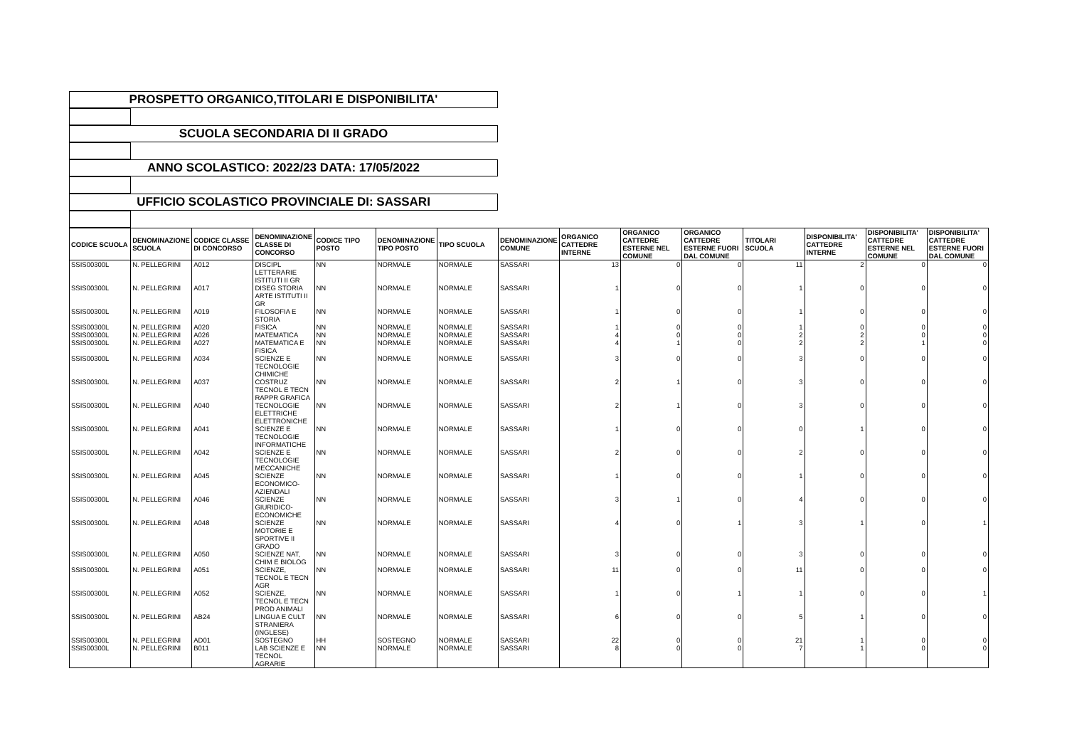PROSPETTO ORGANICO,TITOLARI E DISPONIBILITA'
SCUOLA SECONDARIA DI II GRADO
ANNO SCOLASTICO: 2022/23 DATA: 17/05/2022
UFFICIO SCOLASTICO PROVINCIALE DI: SASSARI
| CODICE SCUOLA | DENOMINAZIONE SCUOLA | CODICE CLASSE DI CONCORSO | DENOMINAZIONE CLASSE DI CONCORSO | CODICE TIPO POSTO | DENOMINAZIONE TIPO POSTO | TIPO SCUOLA | DENOMINAZIONE COMUNE | ORGANICO CATTEDRE INTERNE | ORGANICO CATTEDRE ESTERNE NEL COMUNE | ORGANICO CATTEDRE ESTERNE FUORI DAL COMUNE | TITOLARI SCUOLA | DISPONIBILITA' CATTEDRE INTERNE | DISPONIBILITA' CATTEDRE ESTERNE NEL COMUNE | DISPONIBILITA' CATTEDRE ESTERNE FUORI DAL COMUNE |
| --- | --- | --- | --- | --- | --- | --- | --- | --- | --- | --- | --- | --- | --- | --- |
| SSIS00300L | N. PELLEGRINI | A012 | DISCIPL LETTERARIE ISTITUTI II GR | NN | NORMALE | NORMALE | SASSARI | 13 | 0 | 0 | 11 | 2 | 0 | 0 |
| SSIS00300L | N. PELLEGRINI | A017 | DISEG STORIA ARTE ISTITUTI II GR | NN | NORMALE | NORMALE | SASSARI | 1 | 0 | 0 | 1 | 0 | 0 | 0 |
| SSIS00300L | N. PELLEGRINI | A019 | FILOSOFIA E STORIA | NN | NORMALE | NORMALE | SASSARI | 1 | 0 | 0 | 1 | 0 | 0 | 0 |
| SSIS00300L | N. PELLEGRINI | A020 | FISICA | NN | NORMALE | NORMALE | SASSARI | 1 | 0 | 0 | 1 | 0 | 0 | 0 |
| SSIS00300L | N. PELLEGRINI | A026 | MATEMATICA | NN | NORMALE | NORMALE | SASSARI | 4 | 0 | 0 | 2 | 2 | 0 | 0 |
| SSIS00300L | N. PELLEGRINI | A027 | MATEMATICA E FISICA | NN | NORMALE | NORMALE | SASSARI | 4 | 1 | 0 | 2 | 2 | 1 | 0 |
| SSIS00300L | N. PELLEGRINI | A034 | SCIENZE E TECNOLOGIE CHIMICHE | NN | NORMALE | NORMALE | SASSARI | 3 | 0 | 0 | 3 | 0 | 0 | 0 |
| SSIS00300L | N. PELLEGRINI | A037 | COSTRUZ TECNOL E TECN RAPPR GRAFICA | NN | NORMALE | NORMALE | SASSARI | 2 | 1 | 0 | 3 | 0 | 0 | 0 |
| SSIS00300L | N. PELLEGRINI | A040 | TECNOLOGIE ELETTRICHE ELETTRONICHE | NN | NORMALE | NORMALE | SASSARI | 2 | 1 | 0 | 3 | 0 | 0 | 0 |
| SSIS00300L | N. PELLEGRINI | A041 | SCIENZE E TECNOLOGIE INFORMATICHE | NN | NORMALE | NORMALE | SASSARI | 1 | 0 | 0 | 0 | 1 | 0 | 0 |
| SSIS00300L | N. PELLEGRINI | A042 | SCIENZE E TECNOLOGIE MECCANICHE | NN | NORMALE | NORMALE | SASSARI | 2 | 0 | 0 | 2 | 0 | 0 | 0 |
| SSIS00300L | N. PELLEGRINI | A045 | SCIENZE ECONOMICO-AZIENDALI | NN | NORMALE | NORMALE | SASSARI | 1 | 0 | 0 | 1 | 0 | 0 | 0 |
| SSIS00300L | N. PELLEGRINI | A046 | SCIENZE GIURIDICO-ECONOMICHE | NN | NORMALE | NORMALE | SASSARI | 3 | 1 | 0 | 4 | 0 | 0 | 0 |
| SSIS00300L | N. PELLEGRINI | A048 | SCIENZE MOTORIE E SPORTIVE II GRADO | NN | NORMALE | NORMALE | SASSARI | 4 | 0 | 1 | 3 | 1 | 0 | 1 |
| SSIS00300L | N. PELLEGRINI | A050 | SCIENZE NAT, CHIM E BIOLOG | NN | NORMALE | NORMALE | SASSARI | 3 | 0 | 0 | 3 | 0 | 0 | 0 |
| SSIS00300L | N. PELLEGRINI | A051 | SCIENZE, TECNOL E TECN AGR | NN | NORMALE | NORMALE | SASSARI | 11 | 0 | 0 | 11 | 0 | 0 | 0 |
| SSIS00300L | N. PELLEGRINI | A052 | SCIENZE, TECNOL E TECN PROD ANIMALI | NN | NORMALE | NORMALE | SASSARI | 1 | 0 | 1 | 1 | 0 | 0 | 1 |
| SSIS00300L | N. PELLEGRINI | AB24 | LINGUA E CULT STRANIERA (INGLESE) | NN | NORMALE | NORMALE | SASSARI | 6 | 0 | 0 | 5 | 1 | 0 | 0 |
| SSIS00300L | N. PELLEGRINI | AD01 | SOSTEGNO | HH | SOSTEGNO | NORMALE | SASSARI | 22 | 0 | 0 | 21 | 1 | 0 | 0 |
| SSIS00300L | N. PELLEGRINI | B011 | LAB SCIENZE E TECNOL AGRARIE | NN | NORMALE | NORMALE | SASSARI | 8 | 0 | 0 | 7 | 1 | 0 | 0 |